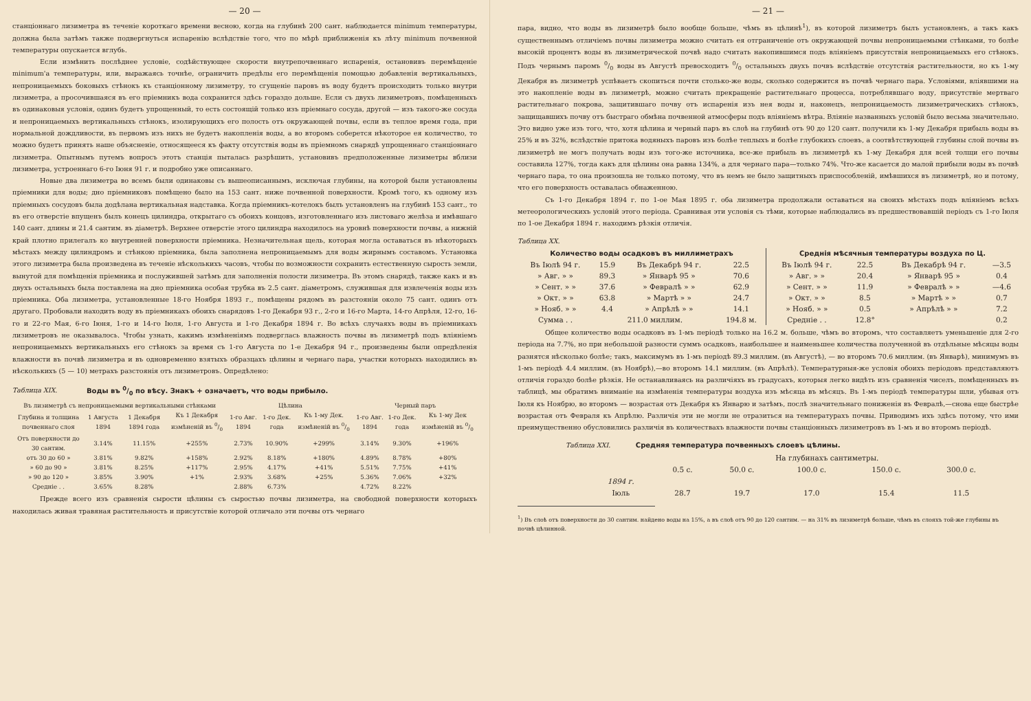— 20 —
станціоннаго лизиметра въ теченіе короткаго времени весною, когда на глубинѣ 200 сант. наблюдается minimum температуры, должна была затѣмъ также подвергнуться испаренію вслѣдствіе того, что по мѣрѣ приближенія къ лѣту minimum почвенной температуры опускается вглубь.
Если измѣнить послѣднее условіе, содѣйствующее скорости внутрепочвеннаго испаренія, остановивъ перемѣщеніе minimum'а температуры, или, выражаясь точнѣе, ограничить предѣлы его перемѣщенія помощью добавленія вертикальныхъ, непроницаемыхъ боковыхъ стѣнокъ къ станціонному лизиметру, то сгущеніе паровъ въ воду будетъ происходить только внутри лизиметра, а просочившаяся въ его пріемникъ вода сохранится здѣсь гораздо дольше. Если съ двухъ лизиметровъ, помѣщенныхъ въ одинаковыя условія, одинъ будетъ упрощенный, то есть состоящій только изъ пріемнаго сосуда, другой — изъ такого-же сосуда и непроницаемыхъ вертикальныхъ стѣнокъ, изолирующихъ его полость отъ окружающей почвы, если въ теплое время года, при нормальной дождливости, въ первомъ изъ нихъ не будетъ накопленія воды, а во второмъ соберется нѣкоторое ея количество, то можно будетъ принять наше объясненіе, относящееся къ факту отсутствія воды въ пріемномъ снарядѣ упрощеннаго станціоннаго лизиметра. Опытнымъ путемъ вопросъ этотъ станція пыталась разрѣшить, установивъ предположенные лизиметры вблизи лизиметра, устроеннаго 6-го Іюня 91 г. и подробно уже описаннаго.
Новые два лизиметра во всемъ были одинаковы съ вышеописаннымъ, исключая глубины, на которой были установлены пріемники для воды; дно пріемниковъ помѣщено было на 153 сант. ниже почвенной поверхности. Кромѣ того, къ одному изъ пріемныхъ сосудовъ была додѣлана вертикальная надставка. Когда пріемникъ-котелокъ былъ установленъ на глубинѣ 153 сант., то въ его отверстіе впущенъ былъ конецъ цилиндра, открытаго съ обоихъ концовъ, изготовленнаго изъ листоваго желѣза и имѣвшаго 140 сант. длины и 21.4 сантим. въ діаметрѣ. Верхнее отверстіе этого цилиндра находилось на уровнѣ поверхности почвы, а нижній край плотно прилегалъ ко внутренней поверхности пріемника. Незначительная щель, которая могла оставаться въ нѣкоторыхъ мѣстахъ между цилиндромъ и стѣнкою пріемника, была заполнена непроницаемымъ для воды жирнымъ составомъ. Установка этого лизиметра была произведена въ теченіе нѣсколькихъ часовъ, чтобы по возможности сохранить естественную сырость земли, вынутой для помѣщенія пріемника и послужившей затѣмъ для заполненія полости лизиметра. Въ этомъ снарядѣ, также какъ и въ двухъ остальныхъ была поставлена на дно пріемника особая трубка въ 2.5 сант. діаметромъ, служившая для извлеченія воды изъ пріемника. Оба лизиметра, установленные 18-го Ноября 1893 г., помѣщены рядомъ въ разстояніи около 75 сант. одинъ отъ другаго. Пробовали находить воду въ пріемникахъ обоихъ снарядовъ 1-го Декабря 93 г., 2-го и 16-го Марта, 14-го Апрѣля, 12-го, 16-го и 22-го Мая, 6-го Іюня, 1-го и 14-го Іюля, 1-го Августа и 1-го Декабря 1894 г. Во всѣхъ случаяхъ воды въ пріемникахъ лизиметровъ не оказывалось. Чтобы узнать, какимъ измѣненіямъ подверглась влажность почвы въ лизиметрѣ подъ вліяніемъ непроницаемыхъ вертикальныхъ его стѣнокъ за время съ 1-го Августа по 1-е Декабря 94 г., произведены были опредѣленія влажности въ почвѣ лизиметра и въ одновременно взятыхъ образцахъ цѣлины и чернаго пара, участки которыхъ находились въ нѣсколькихъ (5 — 10) метрахъ разстоянія отъ лизиметровъ. Опредѣлено:
Таблица XIX. Воды въ 0/0 по вѣсу. Знакъ + означаетъ, что воды прибыло.
| Въ лизиметрѣ съ непроницаемыми вертикальными стѣнками | | | | Цѣлина | | | Черный паръ | | |
| --- | --- | --- | --- | --- | --- | --- | --- | --- | --- |
| Глубина и толщина почвеннаго слоя | 1 Августа 1894 | 1 Декабря 1894 года | Къ 1 Декабря измѣненій въ 0/0 | 1-го Авг. 1894 | 1-го Дек. года | Къ 1-му Дек. измѣненій въ 0/0 | 1-го Авг. 1894 | 1-го Дек. года | Къ 1-му Дек измѣненій въ 0/0 |
| Отъ поверхности до 30 сантим. | 3.14% | 11.15% | +255% | 2.73% | 10.90% | +299% | 3.14% | 9.30% | +196% |
| отъ 30 до 60 » | 3.81% | 9.82% | +158% | 2.92% | 8.18% | +180% | 4.89% | 8.78% | +80% |
| » 60 до 90 » | 3.81% | 8.25% | +117% | 2.95% | 4.17% | +41% | 5.51% | 7.75% | +41% |
| » 90 до 120 » | 3.85% | 3.90% | +1% | 2.93% | 3.68% | +25% | 5.36% | 7.06% | +32% |
| Средніе . . | 3.65% | 8.28% | | 2.88% | 6.73% | | 4.72% | 8.22% | |
Прежде всего изъ сравненія сырости цѣлины съ сыростью почвы лизиметра, на свободной поверхности которыхъ находилась живая травяная растительность и присутствіе которой отличало эти почвы отъ чернаго
— 21 —
пара, видно, что воды въ лизиметрѣ было вообще больше, чѣмъ въ цѣлинѣ<sup>1</sup>), въ которой лизиметръ былъ установленъ, а такъ какъ существеннымъ отличіемъ почвы лизиметра можно считать ея отграниченіе отъ окружающей почвы непроницаемыми стѣнками, то болѣе высокій процентъ воды въ лизиметрической почвѣ надо считать накопившимся подъ вліяніемъ присутствія непроницаемыхъ его стѣнокъ. Подъ чернымъ паромъ 0/0 воды въ Августѣ превосходитъ 0/0 остальныхъ двухъ почвъ вслѣдствіе отсутствія растительности, но къ 1-му Декабря въ лизиметрѣ успѣваетъ скопиться почти столько-же воды, сколько содержится въ почвѣ чернаго пара. Условіями, вліявшими на это накопленіе воды въ лизиметрѣ, можно считать прекращеніе растительнаго процесса, потреблявшаго воду, присутствіе мертваго растительнаго покрова, защитившаго почву отъ испаренія изъ нея воды и, наконецъ, непроницаемость лизиметрическихъ стѣнокъ, защищавшихъ почву отъ быстраго обмѣна почвенной атмосферы подъ вліяніемъ вѣтра. Вліяніе названныхъ условій было весьма значительно. Это видно уже изъ того, что, хотя цѣлина и черный паръ въ слоѣ на глубинѣ отъ 90 до 120 сант. получили къ 1-му Декабря прибыль воды въ 25% и въ 32%, вслѣдствіе притока водяныхъ паровъ изъ болѣе теплыхъ и болѣе глубокихъ слоевъ, а соотвѣтствующей глубины слой почвы въ лизиметрѣ не могъ получать воды изъ того-же источника, все-же прибыль въ лизиметрѣ къ 1-му Декабря для всей толщи его почвы составила 127%, тогда какъ для цѣлины она равна 134%, а для чернаго пара—только 74%. Что-же касается до малой прибыли воды въ почвѣ чернаго пара, то она произошла не только потому, что въ немъ не было защитныхъ приспособленій, имѣвшихся въ лизиметрѣ, но и потому, что его поверхность оставалась обнаженною.
Съ 1-го Декабря 1894 г. по 1-ое Мая 1895 г. оба лизиметра продолжали оставаться на своихъ мѣстахъ подъ вліяніемъ всѣхъ метеорологическихъ условій этого періода. Сравнивая эти условія съ тѣми, которые наблюдались въ предшествовавшій періодъ съ 1-го Іюля по 1-ое Декабря 1894 г. находимъ рѣзкія отличія.
Таблица XX.
| Количество воды осадковъ въ миллиметрахъ | | | | Среднія мѣсячныя температуры воздуха по Ц. | | | |
| --- | --- | --- | --- | --- | --- | --- | --- |
| Въ Іюлѣ 94 г. | 15.9 | Въ Декабрѣ 94 г. | 22.5 | Въ Іюлѣ 94 г. | 22.5 | Въ Декабрѣ 94 г. | —3.5 |
| » Авг. » » | 89.3 | » Январѣ 95 » | 70.6 | » Авг. » » | 20.4 | » Январѣ 95 » | 0.4 |
| » Сент. » » | 37.6 | » Февралѣ » » | 62.9 | » Сент. » » | 11.9 | » Февралѣ » » | —4.6 |
| » Окт. » » | 63.8 | » Мартѣ » » | 24.7 | » Окт. » » | 8.5 | » Мартѣ » » | 0.7 |
| » Нояб. » » | 4.4 | » Апрѣлѣ » » | 14.1 | » Нояб. » » | 0.5 | » Апрѣлѣ » » | 7.2 |
| Сумма . . | 211.0 миллим. | | 194.8 м. | Средніе . . | 12.8° | | 0.2 |
Общее количество воды осадковъ въ 1-мъ періодѣ только на 16.2 м. больше, чѣмъ во второмъ, что составляетъ уменьшеніе для 2-го періода на 7.7%, но при небольшой разности суммъ осадковъ, наибольшее и наименьшее количества полученной въ отдѣльные мѣсяцы воды разнятся нѣсколько болѣе; такъ, максимумъ въ 1-мъ періодѣ 89.3 миллим. (въ Августѣ), — во второмъ 70.6 миллим. (въ Январѣ), минимумъ въ 1-мъ періодѣ 4.4 миллим. (въ Ноябрѣ),—во второмъ 14.1 миллим. (въ Апрѣлѣ). Температурныя-же условія обоихъ періодовъ представляютъ отличія гораздо болѣе рѣзкія. Не останавливаясь на различіяхъ въ градусахъ, которыя легко видѣть изъ сравненія чиселъ, помѣщенныхъ въ таблицѣ, мы обратимъ вниманіе на измѣненія температуры воздуха изъ мѣсяца въ мѣсяцъ. Въ 1-мъ періодѣ температуры шли, убывая отъ Іюля къ Ноябрю, во второмъ — возрастая отъ Декабря къ Январю и затѣмъ, послѣ значительнаго пониженія въ Февралѣ,—снова еще быстрѣе возрастая отъ Февраля къ Апрѣлю. Различія эти не могли не отразиться на температурахъ почвы. Приводимъ ихъ здѣсь потому, что ими преимущественно обусловились различія въ количествахъ влажности почвы станціонныхъ лизиметровъ въ 1-мъ и во второмъ періодѣ.
Таблица XXI. Средняя температура почвенныхъ слоевъ цѣлины.
| | На глубинахъ сантиметры. | | | | |
| --- | --- | --- | --- | --- | --- |
| | 0.5 с. | 50.0 с. | 100.0 с. | 150.0 с. | 300.0 с. |
| 1894 г. | | | | | |
| Іюль | 28.7 | 19.7 | 17.0 | 15.4 | 11.5 |
<sup>1</sup>) Въ слоѣ отъ поверхности до 30 сантим. найдено воды на 15%, а въ слоѣ отъ 90 до 120 сантим. — на 31% въ лизиметрѣ больше, чѣмъ въ слояхъ той-же глубины въ почвѣ цѣлинной.